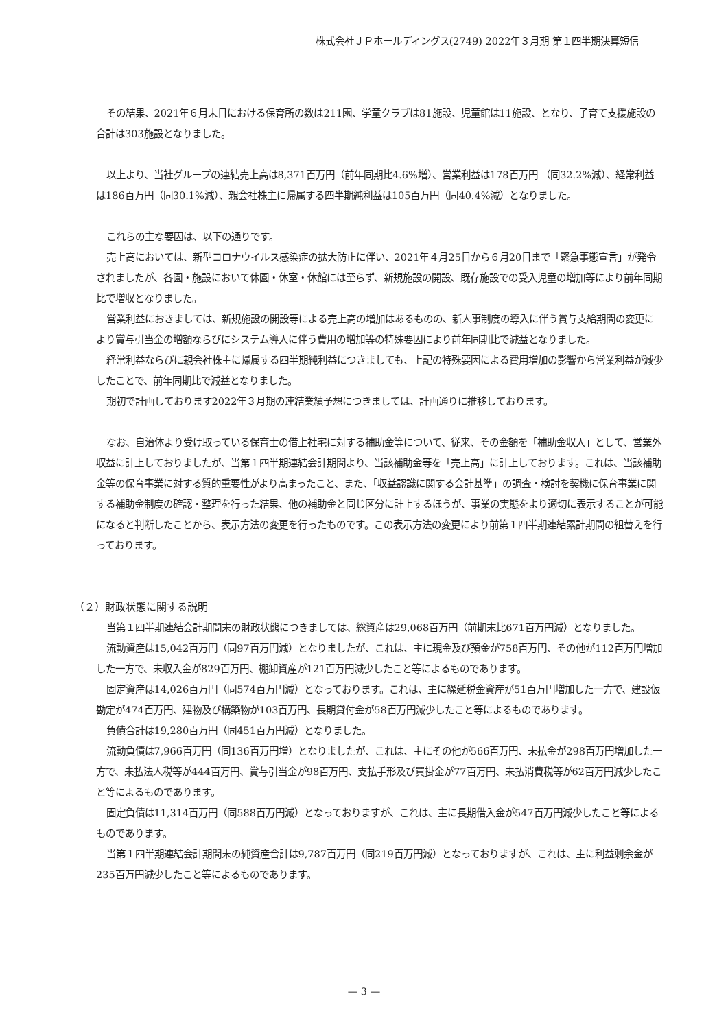株式会社ＪＰホールディングス(2749) 2022年３月期 第１四半期決算短信
その結果、2021年６月末日における保育所の数は211園、学童クラブは81施設、児童館は11施設、となり、子育て支援施設の合計は303施設となりました。
以上より、当社グループの連結売上高は8,371百万円（前年同期比4.6%増）、営業利益は178百万円 （同32.2%減）、経常利益は186百万円（同30.1%減）、親会社株主に帰属する四半期純利益は105百万円（同40.4%減）となりました。
これらの主な要因は、以下の通りです。
売上高においては、新型コロナウイルス感染症の拡大防止に伴い、2021年４月25日から６月20日まで「緊急事態宣言」が発令されましたが、各園・施設において休園・休室・休館には至らず、新規施設の開設、既存施設での受入児童の増加等により前年同期比で増収となりました。
営業利益におきましては、新規施設の開設等による売上高の増加はあるものの、新人事制度の導入に伴う賞与支給期間の変更により賞与引当金の増額ならびにシステム導入に伴う費用の増加等の特殊要因により前年同期比で減益となりました。
経常利益ならびに親会社株主に帰属する四半期純利益につきましても、上記の特殊要因による費用増加の影響から営業利益が減少したことで、前年同期比で減益となりました。
期初で計画しております2022年３月期の連結業績予想につきましては、計画通りに推移しております。
なお、自治体より受け取っている保育士の借上社宅に対する補助金等について、従来、その金額を「補助金収入」として、営業外収益に計上しておりましたが、当第１四半期連結会計期間より、当該補助金等を「売上高」に計上しております。これは、当該補助金等の保育事業に対する質的重要性がより高まったこと、また、「収益認識に関する会計基準」の調査・検討を契機に保育事業に関する補助金制度の確認・整理を行った結果、他の補助金と同じ区分に計上するほうが、事業の実態をより適切に表示することが可能になると判断したことから、表示方法の変更を行ったものです。この表示方法の変更により前第１四半期連結累計期間の組替えを行っております。
（２）財政状態に関する説明
当第１四半期連結会計期間末の財政状態につきましては、総資産は29,068百万円（前期末比671百万円減）となりました。
流動資産は15,042百万円（同97百万円減）となりましたが、これは、主に現金及び預金が758百万円、その他が112百万円増加した一方で、未収入金が829百万円、棚卸資産が121百万円減少したこと等によるものであります。
固定資産は14,026百万円（同574百万円減）となっております。これは、主に繰延税金資産が51百万円増加した一方で、建設仮勘定が474百万円、建物及び構築物が103百万円、長期貸付金が58百万円減少したこと等によるものであります。
負債合計は19,280百万円（同451百万円減）となりました。
流動負債は7,966百万円（同136百万円増）となりましたが、これは、主にその他が566百万円、未払金が298百万円増加した一方で、未払法人税等が444百万円、賞与引当金が98百万円、支払手形及び買掛金が77百万円、未払消費税等が62百万円減少したこと等によるものであります。
固定負債は11,314百万円（同588百万円減）となっておりますが、これは、主に長期借入金が547百万円減少したこと等によるものであります。
当第１四半期連結会計期間末の純資産合計は9,787百万円（同219百万円減）となっておりますが、これは、主に利益剰余金が235百万円減少したこと等によるものであります。
— 3 —